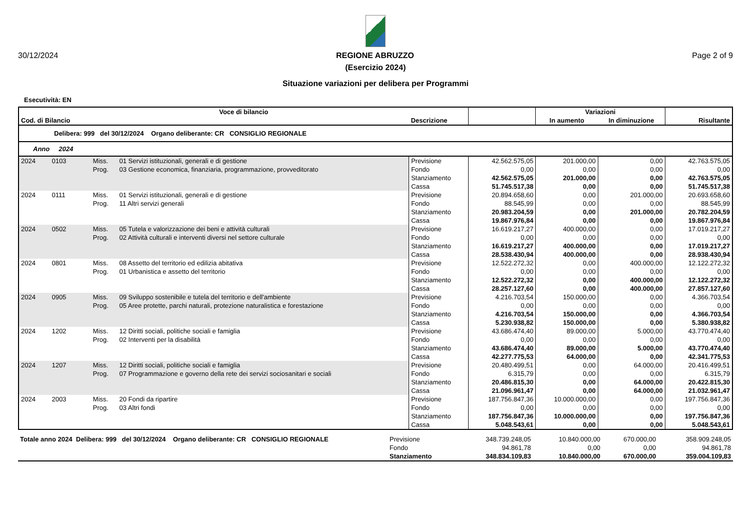30/12/2024 REGIONE ABRUZZO Page 2 of 9
(Esercizio 2024)
Situazione variazioni per delibera per Programmi
Esecutività: EN
| Voce di bilancio | | | | | | Variazioni | | |
| --- | --- | --- | --- | --- | --- | --- | --- | --- |
| Cod. di Bilancio | | | Descrizione | | | In aumento | In diminuzione | Risultante |
| Delibera: 999 del 30/12/2024 Organo deliberante: CR CONSIGLIO REGIONALE | | | | | | | | |
| Anno 2024 | | | | | | | | |
| 2024 0103 | Miss. | 01 Servizi istituzionali, generali e di gestione | | Previsione | 42.562.575,05 | 201.000,00 | 0,00 | 42.763.575,05 |
| | Prog. | 03 Gestione economica, finanziaria, programmazione, provveditorato | | Fondo | 0,00 | 0,00 | 0,00 | 0,00 |
| | | | | Stanziamento | 42.562.575,05 | 201.000,00 | 0,00 | 42.763.575,05 |
| | | | | Cassa | 51.745.517,38 | 0,00 | 0,00 | 51.745.517,38 |
| 2024 0111 | Miss. | 01 Servizi istituzionali, generali e di gestione | | Previsione | 20.894.658,60 | 0,00 | 201.000,00 | 20.693.658,60 |
| | Prog. | 11 Altri servizi generali | | Fondo | 88.545,99 | 0,00 | 0,00 | 88.545,99 |
| | | | | Stanziamento | 20.983.204,59 | 0,00 | 201.000,00 | 20.782.204,59 |
| | | | | Cassa | 19.867.976,84 | 0,00 | 0,00 | 19.867.976,84 |
| 2024 0502 | Miss. | 05 Tutela e valorizzazione dei beni e attività culturali | | Previsione | 16.619.217,27 | 400.000,00 | 0,00 | 17.019.217,27 |
| | Prog. | 02 Attività culturali e interventi diversi nel settore culturale | | Fondo | 0,00 | 0,00 | 0,00 | 0,00 |
| | | | | Stanziamento | 16.619.217,27 | 400.000,00 | 0,00 | 17.019.217,27 |
| | | | | Cassa | 28.538.430,94 | 400.000,00 | 0,00 | 28.938.430,94 |
| 2024 0801 | Miss. | 08 Assetto del territorio ed edilizia abitativa | | Previsione | 12.522.272,32 | 0,00 | 400.000,00 | 12.122.272,32 |
| | Prog. | 01 Urbanistica e assetto del territorio | | Fondo | 0,00 | 0,00 | 0,00 | 0,00 |
| | | | | Stanziamento | 12.522.272,32 | 0,00 | 400.000,00 | 12.122.272,32 |
| | | | | Cassa | 28.257.127,60 | 0,00 | 400.000,00 | 27.857.127,60 |
| 2024 0905 | Miss. | 09 Sviluppo sostenibile e tutela del territorio e dell'ambiente | | Previsione | 4.216.703,54 | 150.000,00 | 0,00 | 4.366.703,54 |
| | Prog. | 05 Aree protette, parchi naturali, protezione naturalistica e forestazione | | Fondo | 0,00 | 0,00 | 0,00 | 0,00 |
| | | | | Stanziamento | 4.216.703,54 | 150.000,00 | 0,00 | 4.366.703,54 |
| | | | | Cassa | 5.230.938,82 | 150.000,00 | 0,00 | 5.380.938,82 |
| 2024 1202 | Miss. | 12 Diritti sociali, politiche sociali e famiglia | | Previsione | 43.686.474,40 | 89.000,00 | 5.000,00 | 43.770.474,40 |
| | Prog. | 02 Interventi per la disabilità | | Fondo | 0,00 | 0,00 | 0,00 | 0,00 |
| | | | | Stanziamento | 43.686.474,40 | 89.000,00 | 5.000,00 | 43.770.474,40 |
| | | | | Cassa | 42.277.775,53 | 64.000,00 | 0,00 | 42.341.775,53 |
| 2024 1207 | Miss. | 12 Diritti sociali, politiche sociali e famiglia | | Previsione | 20.480.499,51 | 0,00 | 64.000,00 | 20.416.499,51 |
| | Prog. | 07 Programmazione e governo della rete dei servizi sociosanitari e sociali | | Fondo | 6.315,79 | 0,00 | 0,00 | 6.315,79 |
| | | | | Stanziamento | 20.486.815,30 | 0,00 | 64.000,00 | 20.422.815,30 |
| | | | | Cassa | 21.096.961,47 | 0,00 | 64.000,00 | 21.032.961,47 |
| 2024 2003 | Miss. | 20 Fondi da ripartire | | Previsione | 187.756.847,36 | 10.000.000,00 | 0,00 | 197.756.847,36 |
| | Prog. | 03 Altri fondi | | Fondo | 0,00 | 0,00 | 0,00 | 0,00 |
| | | | | Stanziamento | 187.756.847,36 | 10.000.000,00 | 0,00 | 197.756.847,36 |
| | | | | Cassa | 5.048.543,61 | 0,00 | 0,00 | 5.048.543,61 |
| Totale anno 2024 Delibera: 999 del 30/12/2024 Organo deliberante: CR CONSIGLIO REGIONALE | Previsione | 348.739.248,05 | 10.840.000,00 | 670.000,00 | 358.909.248,05 |
| | Fondo | 94.861,78 | 0,00 | 0,00 | 94.861,78 |
| | Stanziamento | 348.834.109,83 | 10.840.000,00 | 670.000,00 | 359.004.109,83 |